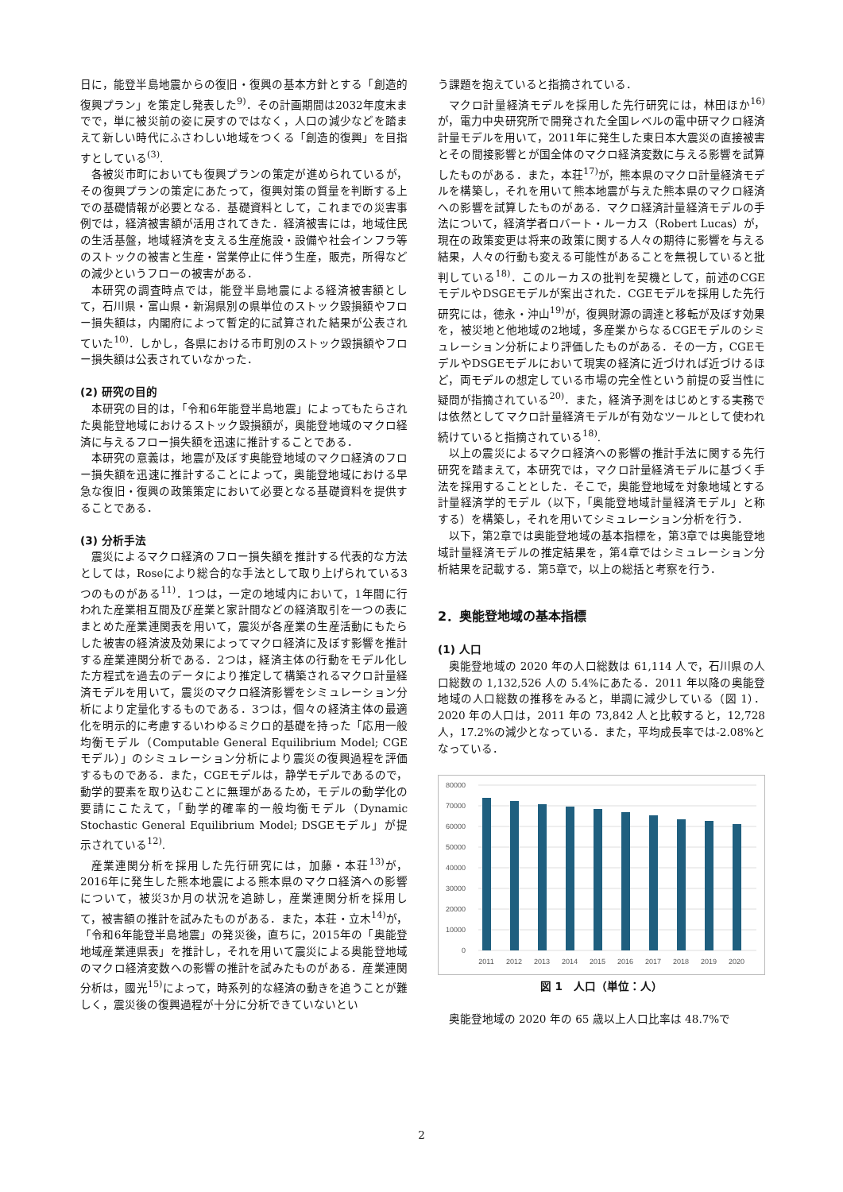日に，能登半島地震からの復旧・復興の基本方針とする「創造的復興プラン」を策定し発表した<sup>9)</sup>．その計画期間は2032年度末までで，単に被災前の姿に戻すのではなく，人口の減少などを踏まえて新しい時代にふさわしい地域をつくる「創造的復興」を目指すとしている<sup>(3)</sup>.
各被災市町においても復興プランの策定が進められているが，その復興プランの策定にあたって，復興対策の質量を判断する上での基礎情報が必要となる．基礎資料として，これまでの災害事例では，経済被害額が活用されてきた．経済被害には，地域住民の生活基盤，地域経済を支える生産施設・設備や社会インフラ等のストックの被害と生産・営業停止に伴う生産，販売，所得などの減少というフローの被害がある．
本研究の調査時点では，能登半島地震による経済被害額として，石川県・富山県・新潟県別の県単位のストック毀損額やフロー損失額は，内閣府によって暫定的に試算された結果が公表されていた<sup>10)</sup>．しかし，各県における市町別のストック毀損額やフロー損失額は公表されていなかった．
(2) 研究の目的
本研究の目的は，「令和6年能登半島地震」によってもたらされた奥能登地域におけるストック毀損額が，奥能登地域のマクロ経済に与えるフロー損失額を迅速に推計することである．
本研究の意義は，地震が及ぼす奥能登地域のマクロ経済のフロー損失額を迅速に推計することによって，奥能登地域における早急な復旧・復興の政策策定において必要となる基礎資料を提供することである．
(3) 分析手法
震災によるマクロ経済のフロー損失額を推計する代表的な方法としては，Roseにより総合的な手法として取り上げられている3つのものがある<sup>11)</sup>．1つは，一定の地域内において，1年間に行われた産業相互間及び産業と家計間などの経済取引を一つの表にまとめた産業連関表を用いて，震災が各産業の生産活動にもたらした被害の経済波及効果によってマクロ経済に及ぼす影響を推計する産業連関分析である．2つは，経済主体の行動をモデル化した方程式を過去のデータにより推定して構築されるマクロ計量経済モデルを用いて，震災のマクロ経済影響をシミュレーション分析により定量化するものである．3つは，個々の経済主体の最適化を明示的に考慮するいわゆるミクロ的基礎を持った「応用一般均衡モデル（Computable General Equilibrium Model; CGEモデル）」のシミュレーション分析により震災の復興過程を評価するものである．また，CGEモデルは，静学モデルであるので，動学的要素を取り込むことに無理があるため，モデルの動学化の要請にこたえて，「動学的確率的一般均衡モデル（Dynamic Stochastic General Equilibrium Model; DSGEモデル」が提示されている<sup>12)</sup>.
産業連関分析を採用した先行研究には，加藤・本荘<sup>13)</sup>が，2016年に発生した熊本地震による熊本県のマクロ経済への影響について，被災3か月の状況を追跡し，産業連関分析を採用して，被害額の推計を試みたものがある．また，本荘・立木<sup>14)</sup>が，「令和6年能登半島地震」の発災後，直ちに，2015年の「奥能登地域産業連県表」を推計し，それを用いて震災による奥能登地域のマクロ経済変数への影響の推計を試みたものがある．産業連関分析は，國光<sup>15)</sup>によって，時系列的な経済の動きを追うことが難しく，震災後の復興過程が十分に分析できていないとい
う課題を抱えていると指摘されている．
マクロ計量経済モデルを採用した先行研究には，林田ほか<sup>16)</sup>が，電力中央研究所で開発された全国レベルの電中研マクロ経済計量モデルを用いて，2011年に発生した東日本大震災の直接被害とその間接影響とが国全体のマクロ経済変数に与える影響を試算したものがある．また，本荘<sup>17)</sup>が，熊本県のマクロ計量経済モデルを構築し，それを用いて熊本地震が与えた熊本県のマクロ経済への影響を試算したものがある．マクロ経済計量経済モデルの手法について，経済学者ロバート・ルーカス（Robert Lucas）が，現在の政策変更は将来の政策に関する人々の期待に影響を与える結果，人々の行動も変える可能性があることを無視していると批判している<sup>18)</sup>．このルーカスの批判を契機として，前述のCGEモデルやDSGEモデルが案出された．CGEモデルを採用した先行研究には，徳永・沖山<sup>19)</sup>が，復興財源の調達と移転が及ぼす効果を，被災地と他地域の2地域，多産業からなるCGEモデルのシミュレーション分析により評価したものがある．その一方，CGEモデルやDSGEモデルにおいて現実の経済に近づければ近づけるほど，両モデルの想定している市場の完全性という前提の妥当性に疑問が指摘されている<sup>20)</sup>．また，経済予測をはじめとする実務では依然としてマクロ計量経済モデルが有効なツールとして使われ続けていると指摘されている<sup>18)</sup>.
以上の震災によるマクロ経済への影響の推計手法に関する先行研究を踏まえて，本研究では，マクロ計量経済モデルに基づく手法を採用することとした．そこで，奥能登地域を対象地域とする計量経済学的モデル（以下，「奥能登地域計量経済モデル」と称する）を構築し，それを用いてシミュレーション分析を行う．
以下，第2章では奥能登地域の基本指標を，第3章では奥能登地域計量経済モデルの推定結果を，第4章ではシミュレーション分析結果を記載する．第5章で，以上の総括と考察を行う．
2．奥能登地域の基本指標
(1) 人口
奥能登地域の 2020 年の人口総数は 61,114 人で，石川県の人口総数の 1,132,526 人の 5.4%にあたる．2011 年以降の奥能登地域の人口総数の推移をみると，単調に減少している（図 1）．2020 年の人口は，2011 年の 73,842 人と比較すると，12,728 人，17.2%の減少となっている．また，平均成長率では-2.08%となっている．
80000
70000
60000
50000
40000
30000
20000
10000
0
2011
2012
2013
2014
2015
2016
2017
2018
2019
2020
図 1　人口（単位：人）
奥能登地域の 2020 年の 65 歳以上人口比率は 48.7%で
2